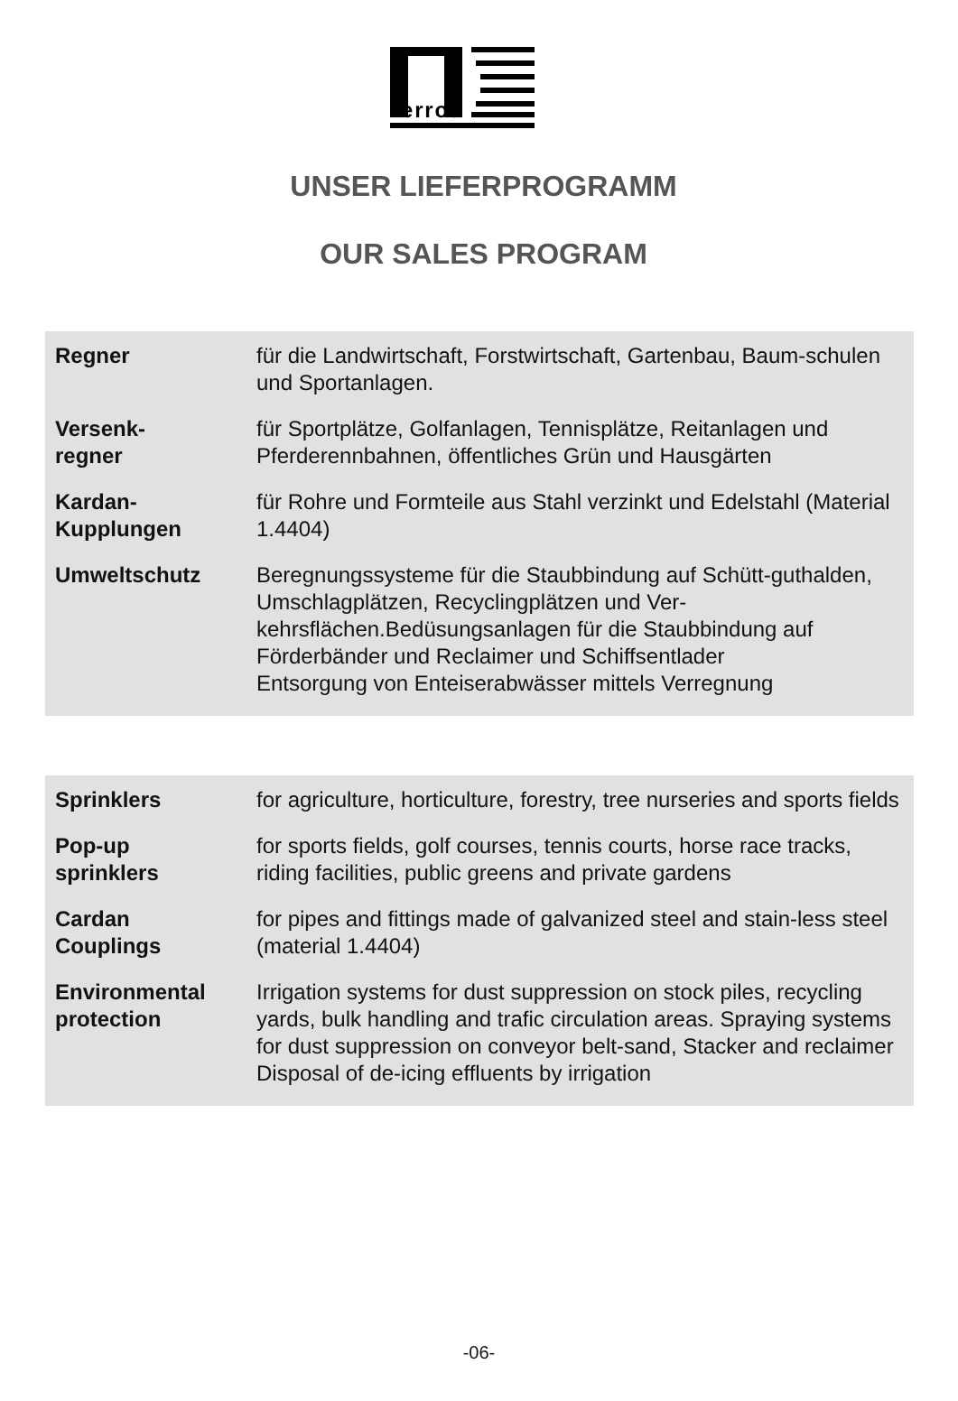errot
UNSER LIEFERPROGRAMM
OUR SALES PROGRAM
| Regner | für die Landwirtschaft, Forstwirtschaft, Gartenbau, Baum-schulen und Sportanlagen. |
| Versenk- regner | für Sportplätze, Golfanlagen, Tennisplätze, Reitanlagen und Pferderennbahnen, öffentliches Grün und Hausgärten |
| Kardan- Kupplungen | für Rohre und Formteile aus Stahl verzinkt und Edelstahl (Material 1.4404) |
| Umweltschutz | Beregnungssysteme für die Staubbindung auf Schütt-guthalden, Umschlagplätzen, Recyclingplätzen und Ver-kehrsflächen.Bedüsungsanlagen für die Staubbindung auf Förderbänder und Reclaimer und Schiffsentlader Entsorgung von Enteiserabwässer mittels Verregnung |
| Sprinklers | for agriculture, horticulture, forestry, tree nurseries and sports fields |
| Pop-up sprinklers | for sports fields, golf courses, tennis courts, horse race tracks, riding facilities, public greens and private gardens |
| Cardan Couplings | for pipes and fittings made of galvanized steel and stain-less steel (material 1.4404) |
| Environmental protection | Irrigation systems for dust suppression on stock piles, recycling yards, bulk handling and trafic circulation areas. Spraying systems for dust suppression on conveyor belt-sand, Stacker and reclaimer Disposal of de-icing effluents by irrigation |
-06-